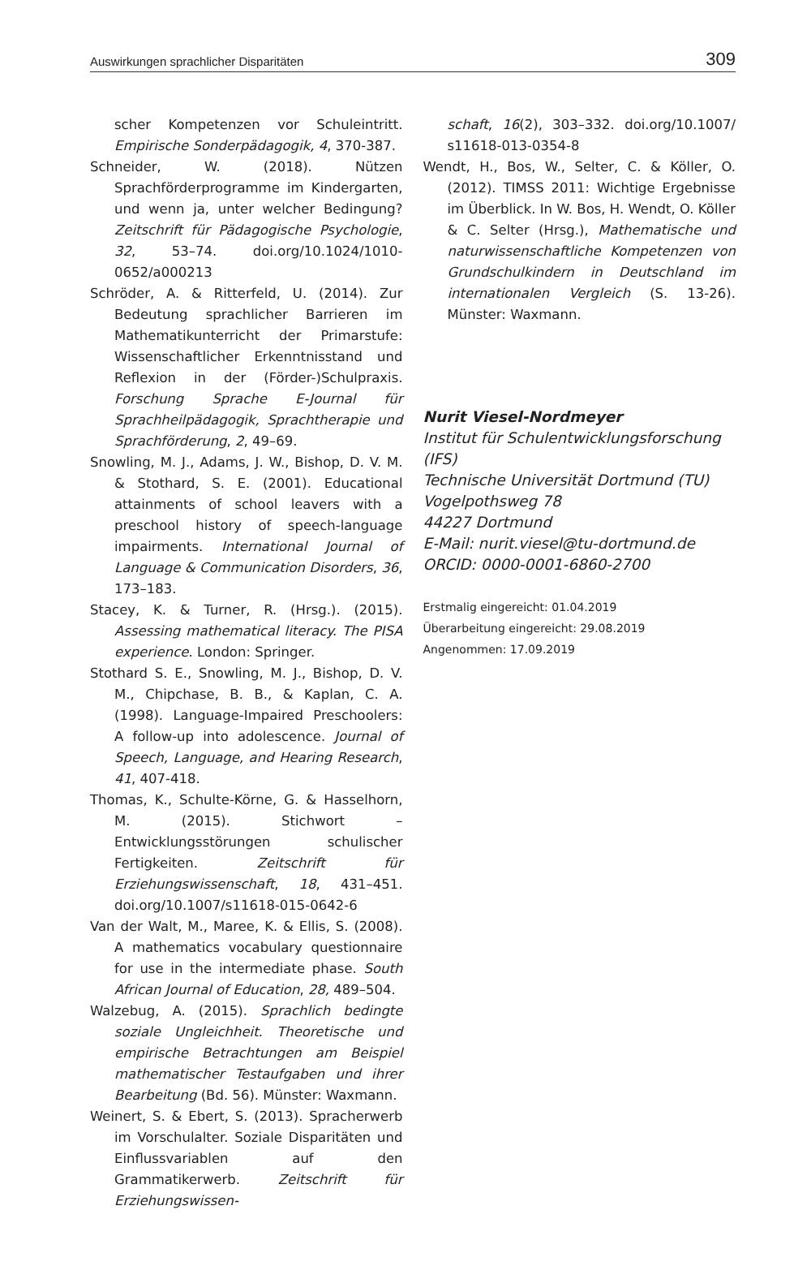Auswirkungen sprachlicher Disparitäten 309
scher Kompetenzen vor Schuleintritt. Empirische Sonderpädagogik, 4, 370-387.
Schneider, W. (2018). Nützen Sprachförderprogramme im Kindergarten, und wenn ja, unter welcher Bedingung? Zeitschrift für Pädagogische Psychologie, 32, 53–74. doi.org/10.1024/1010-0652/a000213
Schröder, A. & Ritterfeld, U. (2014). Zur Bedeutung sprachlicher Barrieren im Mathematikunterricht der Primarstufe: Wissenschaftlicher Erkenntnisstand und Reflexion in der (Förder-)Schulpraxis. Forschung Sprache E-Journal für Sprachheilpädagogik, Sprachtherapie und Sprachförderung, 2, 49–69.
Snowling, M. J., Adams, J. W., Bishop, D. V. M. & Stothard, S. E. (2001). Educational attainments of school leavers with a preschool history of speech-language impairments. International Journal of Language & Communication Disorders, 36, 173–183.
Stacey, K. & Turner, R. (Hrsg.). (2015). Assessing mathematical literacy. The PISA experience. London: Springer.
Stothard S. E., Snowling, M. J., Bishop, D. V. M., Chipchase, B. B., & Kaplan, C. A. (1998). Language-Impaired Preschoolers: A follow-up into adolescence. Journal of Speech, Language, and Hearing Research, 41, 407-418.
Thomas, K., Schulte-Körne, G. & Hasselhorn, M. (2015). Stichwort – Entwicklungsstörungen schulischer Fertigkeiten. Zeitschrift für Erziehungswissenschaft, 18, 431–451. doi.org/10.1007/s11618-015-0642-6
Van der Walt, M., Maree, K. & Ellis, S. (2008). A mathematics vocabulary questionnaire for use in the intermediate phase. South African Journal of Education, 28, 489–504.
Walzebug, A. (2015). Sprachlich bedingte soziale Ungleichheit. Theoretische und empirische Betrachtungen am Beispiel mathematischer Testaufgaben und ihrer Bearbeitung (Bd. 56). Münster: Waxmann.
Weinert, S. & Ebert, S. (2013). Spracherwerb im Vorschulalter. Soziale Disparitäten und Einflussvariablen auf den Grammatikerwerb. Zeitschrift für Erziehungswissen-
schaft, 16(2), 303–332. doi.org/10.1007/ s11618-013-0354-8
Wendt, H., Bos, W., Selter, C. & Köller, O. (2012). TIMSS 2011: Wichtige Ergebnisse im Überblick. In W. Bos, H. Wendt, O. Köller & C. Selter (Hrsg.), Mathematische und naturwissenschaftliche Kompetenzen von Grundschulkindern in Deutschland im internationalen Vergleich (S. 13-26). Münster: Waxmann.
Nurit Viesel-Nordmeyer
Institut für Schulentwicklungsforschung (IFS)
Technische Universität Dortmund (TU)
Vogelpothsweg 78
44227 Dortmund
E-Mail: nurit.viesel@tu-dortmund.de
ORCID: 0000-0001-6860-2700
Erstmalig eingereicht: 01.04.2019
Überarbeitung eingereicht: 29.08.2019
Angenommen: 17.09.2019